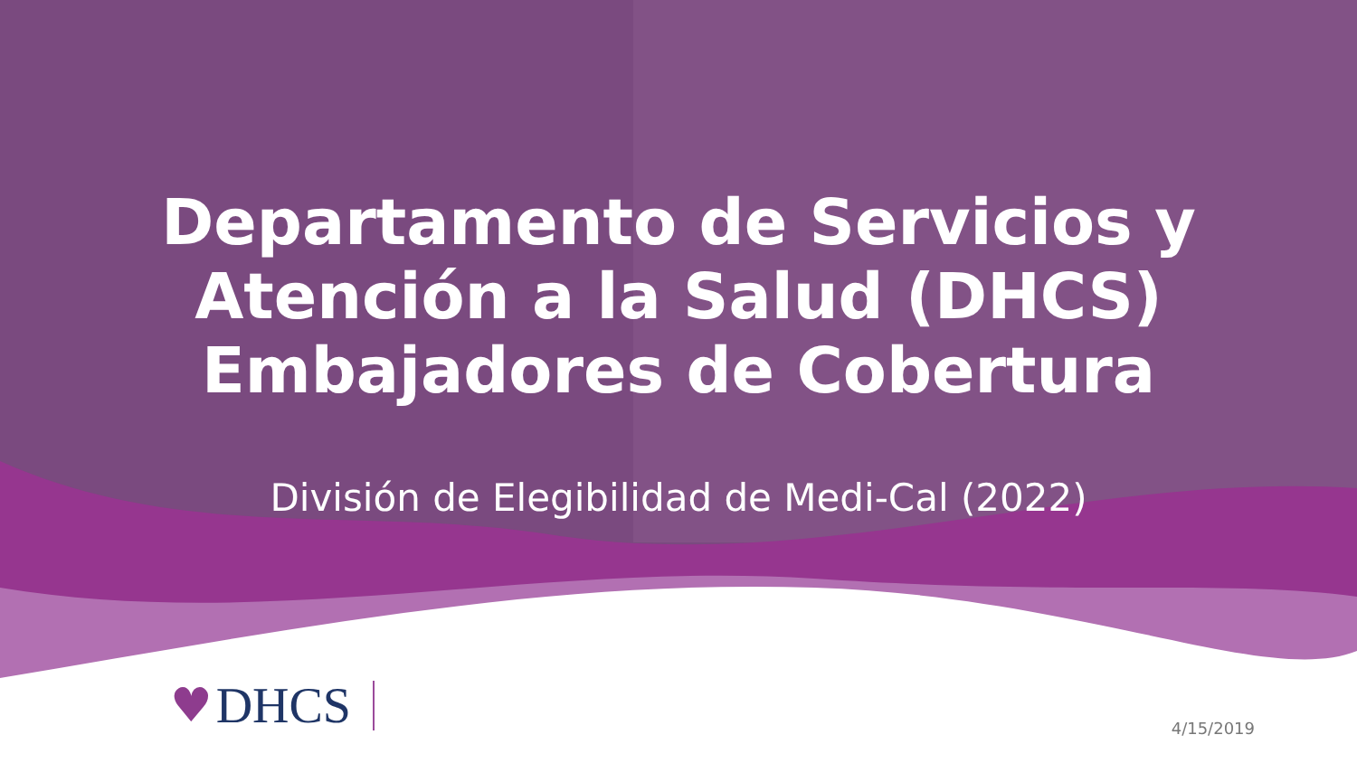Departamento de Servicios y
Atención a la Salud (DHCS)
Embajadores de Cobertura
División de Elegibilidad de Medi-Cal (2022)
♥ DHCS
4/15/2019